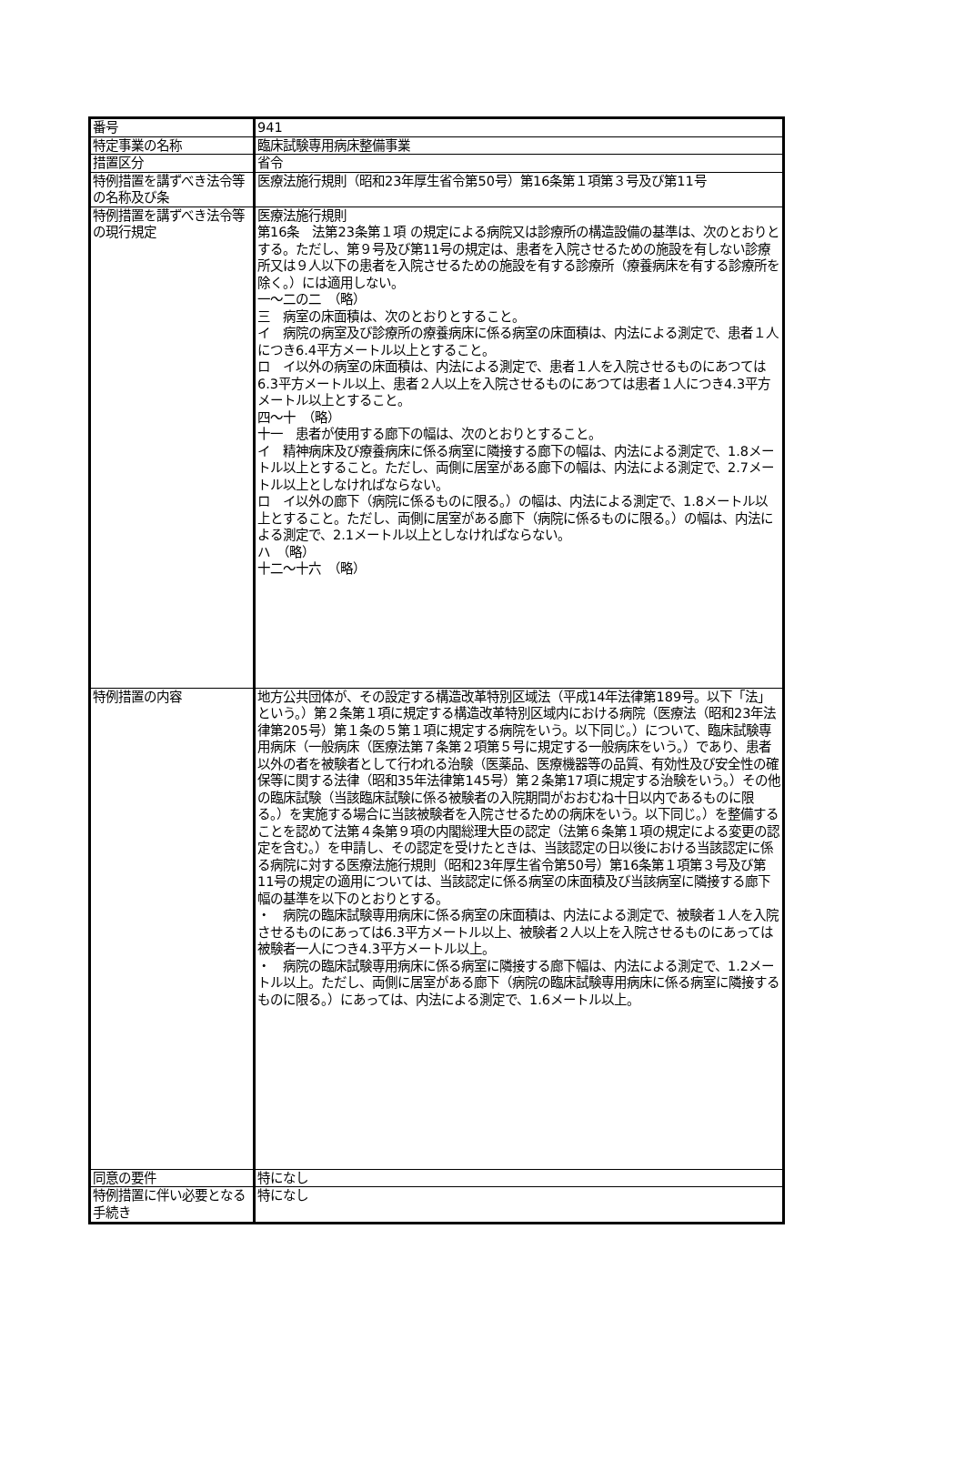| 番号 | 941 |
| 特定事業の名称 | 臨床試験専用病床整備事業 |
| 措置区分 | 省令 |
| 特例措置を講ずべき法令等の名称及び条 | 医療法施行規則（昭和23年厚生省令第50号）第16条第１項第３号及び第11号 |
| 特例措置を講ずべき法令等の現行規定 | 医療法施行規則 第16条 法第23条第１項 の規定による病院又は診療所の構造設備の基準は、次のとおりとする。ただし、第９号及び第11号の規定は、患者を入院させるための施設を有しない診療所又は９人以下の患者を入院させるための施設を有する診療所（療養病床を有する診療所を除く。）には適用しない。 一～二の二 （略） 三 病室の床面積は、次のとおりとすること。 イ 病院の病室及び診療所の療養病床に係る病室の床面積は、内法による測定で、患者１人につき6.4平方メートル以上とすること。 ロ イ以外の病室の床面積は、内法による測定で、患者１人を入院させるものにあつては6.3平方メートル以上、患者２人以上を入院させるものにあつては患者１人につき4.3平方メートル以上とすること。 四～十 （略） 十一 患者が使用する廊下の幅は、次のとおりとすること。 イ 精神病床及び療養病床に係る病室に隣接する廊下の幅は、内法による測定で、1.8メートル以上とすること。ただし、両側に居室がある廊下の幅は、内法による測定で、2.7メートル以上としなければならない。 ロ イ以外の廊下（病院に係るものに限る。）の幅は、内法による測定で、1.8メートル以上とすること。ただし、両側に居室がある廊下（病院に係るものに限る。）の幅は、内法による測定で、2.1メートル以上としなければならない。 ハ （略） 十二～十六 （略） |
| 特例措置の内容 | 地方公共団体が、その設定する構造改革特別区域法（平成14年法律第189号。以下「法」という。）第２条第１項に規定する構造改革特別区域内における病院（医療法（昭和23年法律第205号）第１条の５第１項に規定する病院をいう。以下同じ。）について、臨床試験専用病床（一般病床（医療法第７条第２項第５号に規定する一般病床をいう。）であり、患者以外の者を被験者として行われる治験（医薬品、医療機器等の品質、有効性及び安全性の確保等に関する法律（昭和35年法律第145号）第２条第17項に規定する治験をいう。）その他の臨床試験（当該臨床試験に係る被験者の入院期間がおおむね十日以内であるものに限る。）を実施する場合に当該被験者を入院させるための病床をいう。以下同じ。）を整備することを認めて法第４条第９項の内閣総理大臣の認定（法第６条第１項の規定による変更の認定を含む。）を申請し、その認定を受けたときは、当該認定の日以後における当該認定に係る病院に対する医療法施行規則（昭和23年厚生省令第50号）第16条第１項第３号及び第11号の規定の適用については、当該認定に係る病室の床面積及び当該病室に隣接する廊下幅の基準を以下のとおりとする。 ・ 病院の臨床試験専用病床に係る病室の床面積は、内法による測定で、被験者１人を入院させるものにあっては6.3平方メートル以上、被験者２人以上を入院させるものにあっては被験者一人につき4.3平方メートル以上。 ・ 病院の臨床試験専用病床に係る病室に隣接する廊下幅は、内法による測定で、1.2メートル以上。ただし、両側に居室がある廊下（病院の臨床試験専用病床に係る病室に隣接するものに限る。）にあっては、内法による測定で、1.6メートル以上。 |
| 同意の要件 | 特になし |
| 特例措置に伴い必要となる手続き | 特になし |